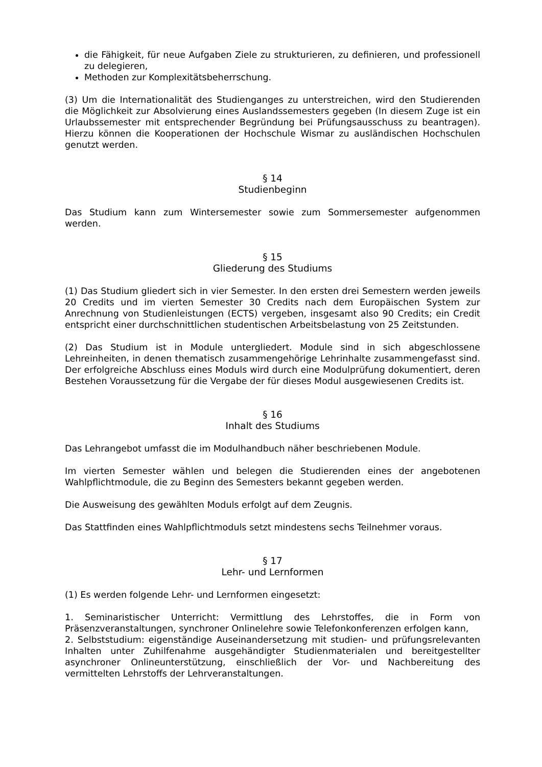die Fähigkeit, für neue Aufgaben Ziele zu strukturieren, zu definieren, und professionell zu delegieren,
Methoden zur Komplexitätsbeherrschung.
(3) Um die Internationalität des Studienganges zu unterstreichen, wird den Studierenden die Möglichkeit zur Absolvierung eines Auslandssemesters gegeben (In diesem Zuge ist ein Urlaubssemester mit entsprechender Begründung bei Prüfungsausschuss zu beantragen). Hierzu können die Kooperationen der Hochschule Wismar zu ausländischen Hochschulen genutzt werden.
§ 14
Studienbeginn
Das Studium kann zum Wintersemester sowie zum Sommersemester aufgenommen werden.
§ 15
Gliederung des Studiums
(1) Das Studium gliedert sich in vier Semester. In den ersten drei Semestern werden jeweils 20 Credits und im vierten Semester 30 Credits nach dem Europäischen System zur Anrechnung von Studienleistungen (ECTS) vergeben, insgesamt also 90 Credits; ein Credit entspricht einer durchschnittlichen studentischen Arbeitsbelastung von 25 Zeitstunden.
(2) Das Studium ist in Module untergliedert. Module sind in sich abgeschlossene Lehreinheiten, in denen thematisch zusammengehörige Lehrinhalte zusammengefasst sind. Der erfolgreiche Abschluss eines Moduls wird durch eine Modulprüfung dokumentiert, deren Bestehen Voraussetzung für die Vergabe der für dieses Modul ausgewiesenen Credits ist.
§ 16
Inhalt des Studiums
Das Lehrangebot umfasst die im Modulhandbuch näher beschriebenen Module.
Im vierten Semester wählen und belegen die Studierenden eines der angebotenen Wahlpflichtmodule, die zu Beginn des Semesters bekannt gegeben werden.
Die Ausweisung des gewählten Moduls erfolgt auf dem Zeugnis.
Das Stattfinden eines Wahlpflichtmoduls setzt mindestens sechs Teilnehmer voraus.
§ 17
Lehr- und Lernformen
(1) Es werden folgende Lehr- und Lernformen eingesetzt:
1. Seminaristischer Unterricht: Vermittlung des Lehrstoffes, die in Form von Präsenzveranstaltungen, synchroner Onlinelehre sowie Telefonkonferenzen erfolgen kann,
2. Selbststudium: eigenständige Auseinandersetzung mit studien- und prüfungsrelevanten Inhalten unter Zuhilfenahme ausgehändigter Studienmaterialen und bereitgestellter asynchroner Onlineunterstützung, einschließlich der Vor- und Nachbereitung des vermittelten Lehrstoffs der Lehrveranstaltungen.